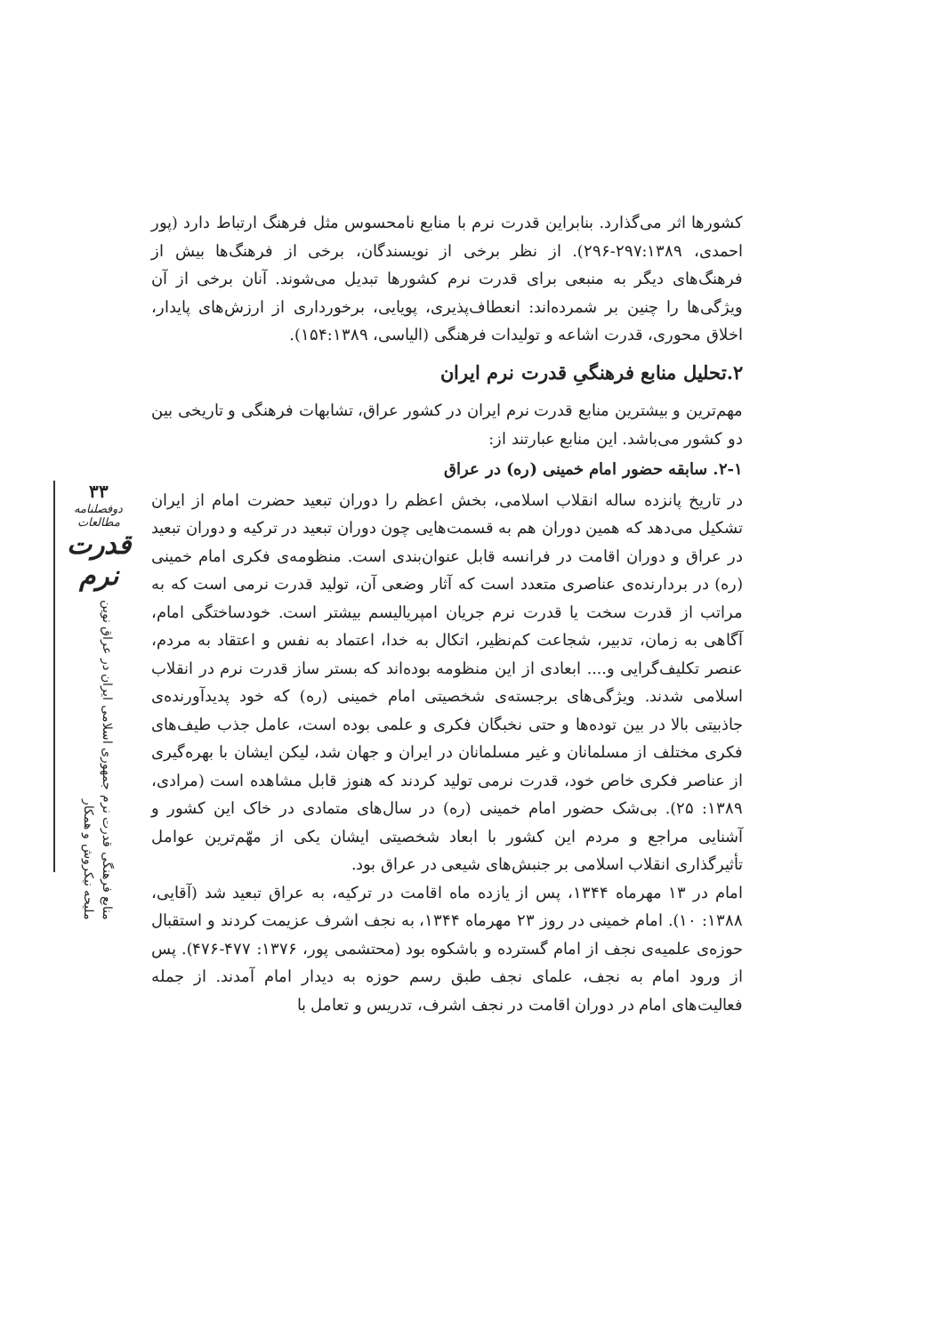۳۳
دوفصلنامه مطالعات
قدرت نرم
منابع فرهنگی قدرت نرم جمهوری اسلامی ایران در عراق نوین
ملیحه نیکروش و همکار
کشورها اثر می‌گذارد. بنابراین قدرت نرم با منابع نامحسوس مثل فرهنگ ارتباط دارد (پور احمدی، ۲۹۷:۱۳۸۹-۲۹۶). از نظر برخی از نویسندگان، برخی از فرهنگ‌ها بیش از فرهنگ‌های دیگر به منبعی برای قدرت نرم کشورها تبدیل می‌شوند. آنان برخی از آن ویژگی‌ها را چنین بر شمرده‌اند: انعطاف‌پذیری، پویایی، برخورداری از ارزش‌های پایدار، اخلاق محوری، قدرت اشاعه و تولیدات فرهنگی (الیاسی، ۱۵۴:۱۳۸۹).
۲.تحلیل منابع فرهنگیِ قدرت نرم ایران
مهم‌ترین و بیشترین منابع قدرت نرم ایران در کشور عراق، تشابهات فرهنگی و تاریخی بین دو کشور می‌باشد. این منابع عبارتند از:
۲-۱. سابقه حضور امام خمینی (ره) در عراق
در تاریخ پانزده ساله انقلاب اسلامی، بخش اعظم را دوران تبعید حضرت امام از ایران تشکیل می‌دهد که همین دوران هم به قسمت‌هایی چون دوران تبعید در ترکیه و دوران تبعید در عراق و دوران اقامت در فرانسه قابل عنوان‌بندی است. منظومه‌ی فکری امام خمینی (ره) در بردارنده‌ی عناصری متعدد است که آثار وضعی آن، تولید قدرت نرمی است که به مراتب از قدرت سخت یا قدرت نرم جریان امپریالیسم بیشتر است. خودساختگی امام، آگاهی به زمان، تدبیر، شجاعت کم‌نظیر، اتکال به خدا، اعتماد به نفس و اعتقاد به مردم، عنصر تکلیف‌گرایی و.... ابعادی از این منظومه بوده‌اند که بستر ساز قدرت نرم در انقلاب اسلامی شدند. ویژگی‌های برجسته‌ی شخصیتی امام خمینی (ره) که خود پدیدآورنده‌ی جاذبیتی بالا در بین توده‌ها و حتی نخبگان فکری و علمی بوده است، عامل جذب طیف‌های فکری مختلف از مسلمانان و غیر مسلمانان در ایران و جهان شد، لیکن ایشان با بهره‌گیری از عناصر فکری خاص خود، قدرت نرمی تولید کردند که هنوز قابل مشاهده است (مرادی، ۱۳۸۹: ۲۵). بی‌شک حضور امام خمینی (ره) در سال‌های متمادی در خاک این کشور و آشنایی مراجع و مردم این کشور با ابعاد شخصیتی ایشان یکی از مهّم‌ترین عوامل تأثیرگذاری انقلاب اسلامی بر جنبش‌های شیعی در عراق بود.
امام در ۱۳ مهرماه ۱۳۴۴، پس از یازده ماه اقامت در ترکیه، به عراق تبعید شد (آقایی، ۱۳۸۸: ۱۰). امام خمینی در روز ۲۳ مهرماه ۱۳۴۴، به نجف اشرف عزیمت کردند و استقبال حوزه‌ی علمیه‌ی نجف از امام گسترده و باشکوه بود (محتشمی پور، ۱۳۷۶: ۴۷۷-۴۷۶). پس از ورود امام به نجف، علمای نجف طبق رسم حوزه به دیدار امام آمدند. از جمله فعالیت‌های امام در دوران اقامت در نجف اشرف، تدریس و تعامل با